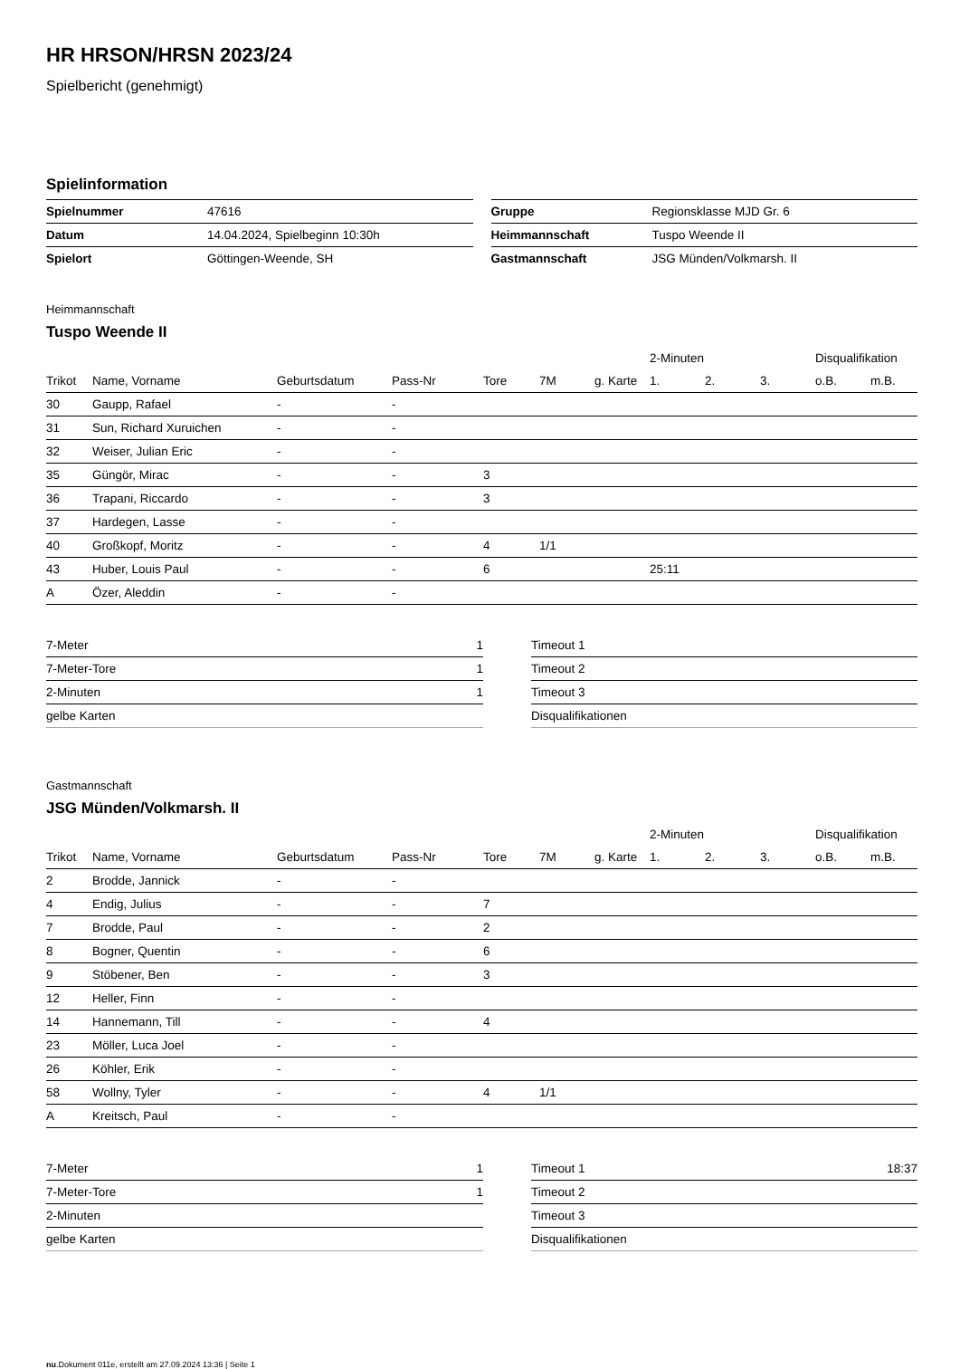HR HRSON/HRSN 2023/24
Spielbericht (genehmigt)
Spielinformation
| Spielnummer | 47616 |
| Datum | 14.04.2024, Spielbeginn 10:30h |
| Spielort | Göttingen-Weende, SH |
| Gruppe | Regionsklasse MJD Gr. 6 |
| Heimmannschaft | Tuspo Weende II |
| Gastmannschaft | JSG Münden/Volkmarsh. II |
Heimmannschaft
Tuspo Weende II
| | | | | | | | 2-Minuten | | | Disqualifikation | |
| --- | --- | --- | --- | --- | --- | --- | --- | --- | --- | --- | --- |
| Trikot | Name, Vorname | Geburtsdatum | Pass-Nr | Tore | 7M | g. Karte | 1. | 2. | 3. | o.B. | m.B. |
| 30 | Gaupp, Rafael | - | - | | | | | | | | |
| 31 | Sun, Richard Xuruichen | - | - | | | | | | | | |
| 32 | Weiser, Julian Eric | - | - | | | | | | | | |
| 35 | Güngör, Mirac | - | - | 3 | | | | | | | |
| 36 | Trapani, Riccardo | - | - | 3 | | | | | | | |
| 37 | Hardegen, Lasse | - | - | | | | | | | | |
| 40 | Großkopf, Moritz | - | - | 4 | 1/1 | | | | | | |
| 43 | Huber, Louis Paul | - | - | 6 | | | 25:11 | | | | |
| A | Özer, Aleddin | - | - | | | | | | | | |
| 7-Meter | 1 |
| 7-Meter-Tore | 1 |
| 2-Minuten | 1 |
| gelbe Karten | |
| Timeout 1 | |
| Timeout 2 | |
| Timeout 3 | |
| Disqualifikationen | |
Gastmannschaft
JSG Münden/Volkmarsh. II
| | | | | | | | 2-Minuten | | | Disqualifikation | |
| --- | --- | --- | --- | --- | --- | --- | --- | --- | --- | --- | --- |
| Trikot | Name, Vorname | Geburtsdatum | Pass-Nr | Tore | 7M | g. Karte | 1. | 2. | 3. | o.B. | m.B. |
| 2 | Brodde, Jannick | - | - | | | | | | | | |
| 4 | Endig, Julius | - | - | 7 | | | | | | | |
| 7 | Brodde, Paul | - | - | 2 | | | | | | | |
| 8 | Bogner, Quentin | - | - | 6 | | | | | | | |
| 9 | Stöbener, Ben | - | - | 3 | | | | | | | |
| 12 | Heller, Finn | - | - | | | | | | | | |
| 14 | Hannemann, Till | - | - | 4 | | | | | | | |
| 23 | Möller, Luca Joel | - | - | | | | | | | | |
| 26 | Köhler, Erik | - | - | | | | | | | | |
| 58 | Wollny, Tyler | - | - | 4 | 1/1 | | | | | | |
| A | Kreitsch, Paul | - | - | | | | | | | | |
| 7-Meter | 1 |
| 7-Meter-Tore | 1 |
| 2-Minuten | |
| gelbe Karten | |
| Timeout 1 | 18:37 |
| Timeout 2 | |
| Timeout 3 | |
| Disqualifikationen | |
nu.Dokument 011e, erstellt am 27.09.2024 13:36 | Seite 1